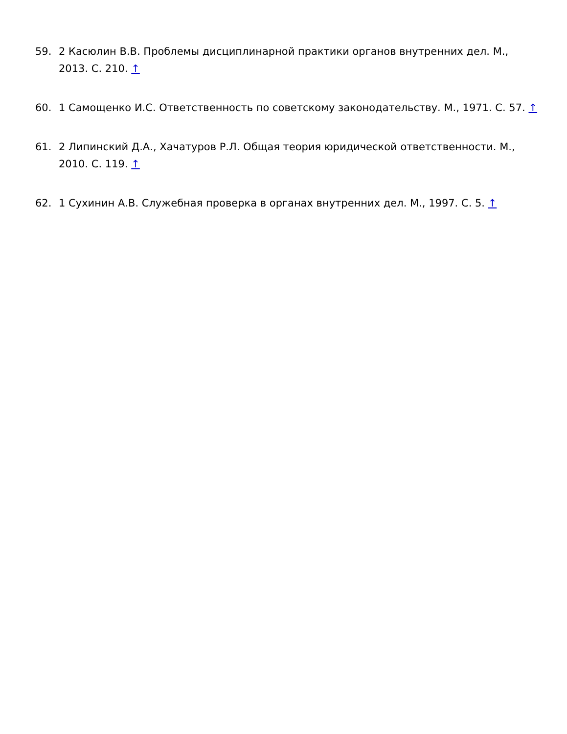59. 2 Касюлин В.В. Проблемы дисциплинарной практики органов внутренних дел. М., 2013. С. 210. ↑
60. 1 Самощенко И.С. Ответственность по советскому законодательству. М., 1971. С. 57. ↑
61. 2 Липинский Д.А., Хачатуров Р.Л. Общая теория юридической ответственности. М., 2010. С. 119. ↑
62. 1 Сухинин А.В. Служебная проверка в органах внутренних дел. М., 1997. С. 5. ↑